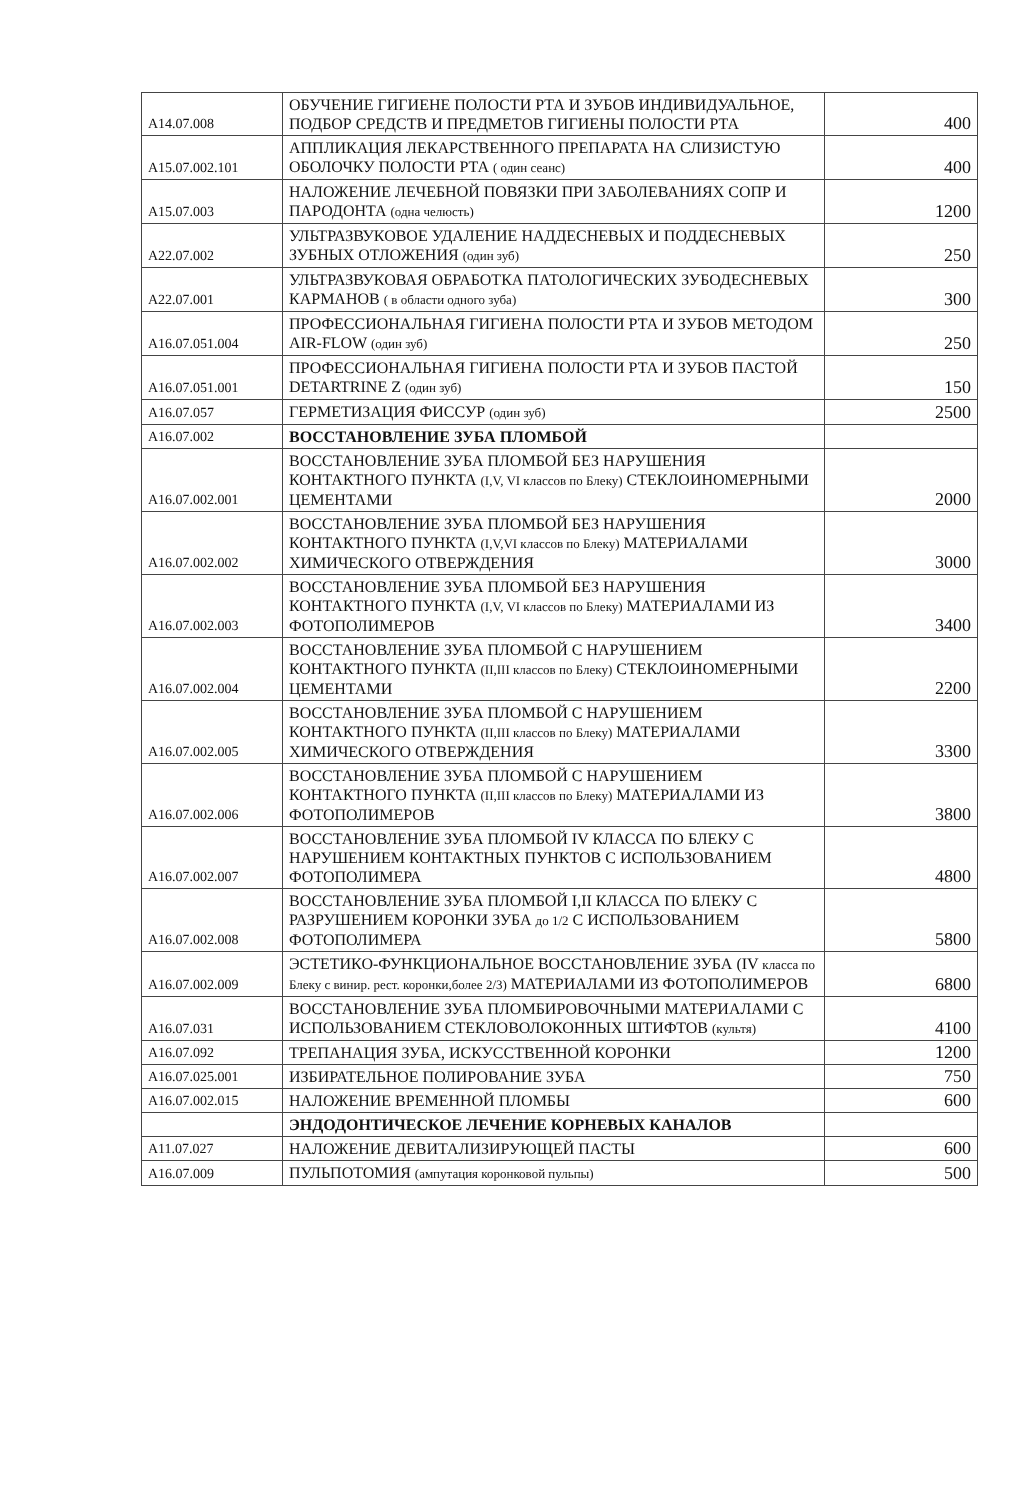| A14.07.008 | ОБУЧЕНИЕ ГИГИЕНЕ ПОЛОСТИ РТА И ЗУБОВ ИНДИВИДУАЛЬНОЕ, ПОДБОР СРЕДСТВ И ПРЕДМЕТОВ ГИГИЕНЫ ПОЛОСТИ РТА | 400 |
| A15.07.002.101 | АППЛИКАЦИЯ ЛЕКАРСТВЕННОГО ПРЕПАРАТА НА СЛИЗИСТУЮ ОБОЛОЧКУ ПОЛОСТИ РТА ( один сеанс) | 400 |
| A15.07.003 | НАЛОЖЕНИЕ ЛЕЧЕБНОЙ ПОВЯЗКИ ПРИ ЗАБОЛЕВАНИЯХ СОПР И ПАРОДОНТА (одна челюсть) | 1200 |
| A22.07.002 | УЛЬТРАЗВУКОВОЕ УДАЛЕНИЕ НАДДЕСНЕВЫХ И ПОДДЕСНЕВЫХ ЗУБНЫХ ОТЛОЖЕНИЯ (один зуб) | 250 |
| A22.07.001 | УЛЬТРАЗВУКОВАЯ ОБРАБОТКА ПАТОЛОГИЧЕСКИХ ЗУБОДЕСНЕВЫХ КАРМАНОВ ( в области одного зуба) | 300 |
| A16.07.051.004 | ПРОФЕССИОНАЛЬНАЯ ГИГИЕНА ПОЛОСТИ РТА И ЗУБОВ МЕТОДОМ AIR-FLOW (один зуб) | 250 |
| A16.07.051.001 | ПРОФЕССИОНАЛЬНАЯ ГИГИЕНА ПОЛОСТИ РТА И ЗУБОВ ПАСТОЙ DETARTRINE Z (один зуб) | 150 |
| A16.07.057 | ГЕРМЕТИЗАЦИЯ ФИССУР (один зуб) | 2500 |
| A16.07.002 | ВОССТАНОВЛЕНИЕ ЗУБА ПЛОМБОЙ | |
| A16.07.002.001 | ВОССТАНОВЛЕНИЕ ЗУБА ПЛОМБОЙ БЕЗ НАРУШЕНИЯ КОНТАКТНОГО ПУНКТА (I,V, VI классов по Блеку) СТЕКЛОИНОМЕРНЫМИ ЦЕМЕНТАМИ | 2000 |
| A16.07.002.002 | ВОССТАНОВЛЕНИЕ ЗУБА ПЛОМБОЙ БЕЗ НАРУШЕНИЯ КОНТАКТНОГО ПУНКТА (I,V,VI классов по Блеку) МАТЕРИАЛАМИ ХИМИЧЕСКОГО ОТВЕРЖДЕНИЯ | 3000 |
| A16.07.002.003 | ВОССТАНОВЛЕНИЕ ЗУБА ПЛОМБОЙ БЕЗ НАРУШЕНИЯ КОНТАКТНОГО ПУНКТА (I,V, VI классов по Блеку) МАТЕРИАЛАМИ ИЗ ФОТОПОЛИМЕРОВ | 3400 |
| A16.07.002.004 | ВОССТАНОВЛЕНИЕ ЗУБА ПЛОМБОЙ С НАРУШЕНИЕМ КОНТАКТНОГО ПУНКТА (II,III классов по Блеку) СТЕКЛОИНОМЕРНЫМИ ЦЕМЕНТАМИ | 2200 |
| A16.07.002.005 | ВОССТАНОВЛЕНИЕ ЗУБА ПЛОМБОЙ С НАРУШЕНИЕМ КОНТАКТНОГО ПУНКТА (II,III классов по Блеку) МАТЕРИАЛАМИ ХИМИЧЕСКОГО ОТВЕРЖДЕНИЯ | 3300 |
| A16.07.002.006 | ВОССТАНОВЛЕНИЕ ЗУБА ПЛОМБОЙ С НАРУШЕНИЕМ КОНТАКТНОГО ПУНКТА (II,III классов по Блеку) МАТЕРИАЛАМИ ИЗ ФОТОПОЛИМЕРОВ | 3800 |
| A16.07.002.007 | ВОССТАНОВЛЕНИЕ ЗУБА ПЛОМБОЙ IV КЛАССА ПО БЛЕКУ С НАРУШЕНИЕМ КОНТАКТНЫХ ПУНКТОВ С ИСПОЛЬЗОВАНИЕМ ФОТОПОЛИМЕРА | 4800 |
| A16.07.002.008 | ВОССТАНОВЛЕНИЕ ЗУБА ПЛОМБОЙ I,II КЛАССА ПО БЛЕКУ С РАЗРУШЕНИЕМ КОРОНКИ ЗУБА до 1/2 С ИСПОЛЬЗОВАНИЕМ ФОТОПОЛИМЕРА | 5800 |
| A16.07.002.009 | ЭСТЕТИКО-ФУНКЦИОНАЛЬНОЕ ВОССТАНОВЛЕНИЕ ЗУБА (IV класса по Блеку с винир. рест. коронки,более 2/3) МАТЕРИАЛАМИ ИЗ ФОТОПОЛИМЕРОВ | 6800 |
| A16.07.031 | ВОССТАНОВЛЕНИЕ ЗУБА ПЛОМБИРОВОЧНЫМИ МАТЕРИАЛАМИ С ИСПОЛЬЗОВАНИЕМ СТЕКЛОВОЛОКОННЫХ ШТИФТОВ (культя) | 4100 |
| A16.07.092 | ТРЕПАНАЦИЯ ЗУБА, ИСКУССТВЕННОЙ КОРОНКИ | 1200 |
| A16.07.025.001 | ИЗБИРАТЕЛЬНОЕ ПОЛИРОВАНИЕ ЗУБА | 750 |
| A16.07.002.015 | НАЛОЖЕНИЕ ВРЕМЕННОЙ ПЛОМБЫ | 600 |
| | ЭНДОДОНТИЧЕСКОЕ ЛЕЧЕНИЕ КОРНЕВЫХ КАНАЛОВ | |
| A11.07.027 | НАЛОЖЕНИЕ ДЕВИТАЛИЗИРУЮЩЕЙ ПАСТЫ | 600 |
| A16.07.009 | ПУЛЬПОТОМИЯ (ампутация коронковой пульпы) | 500 |